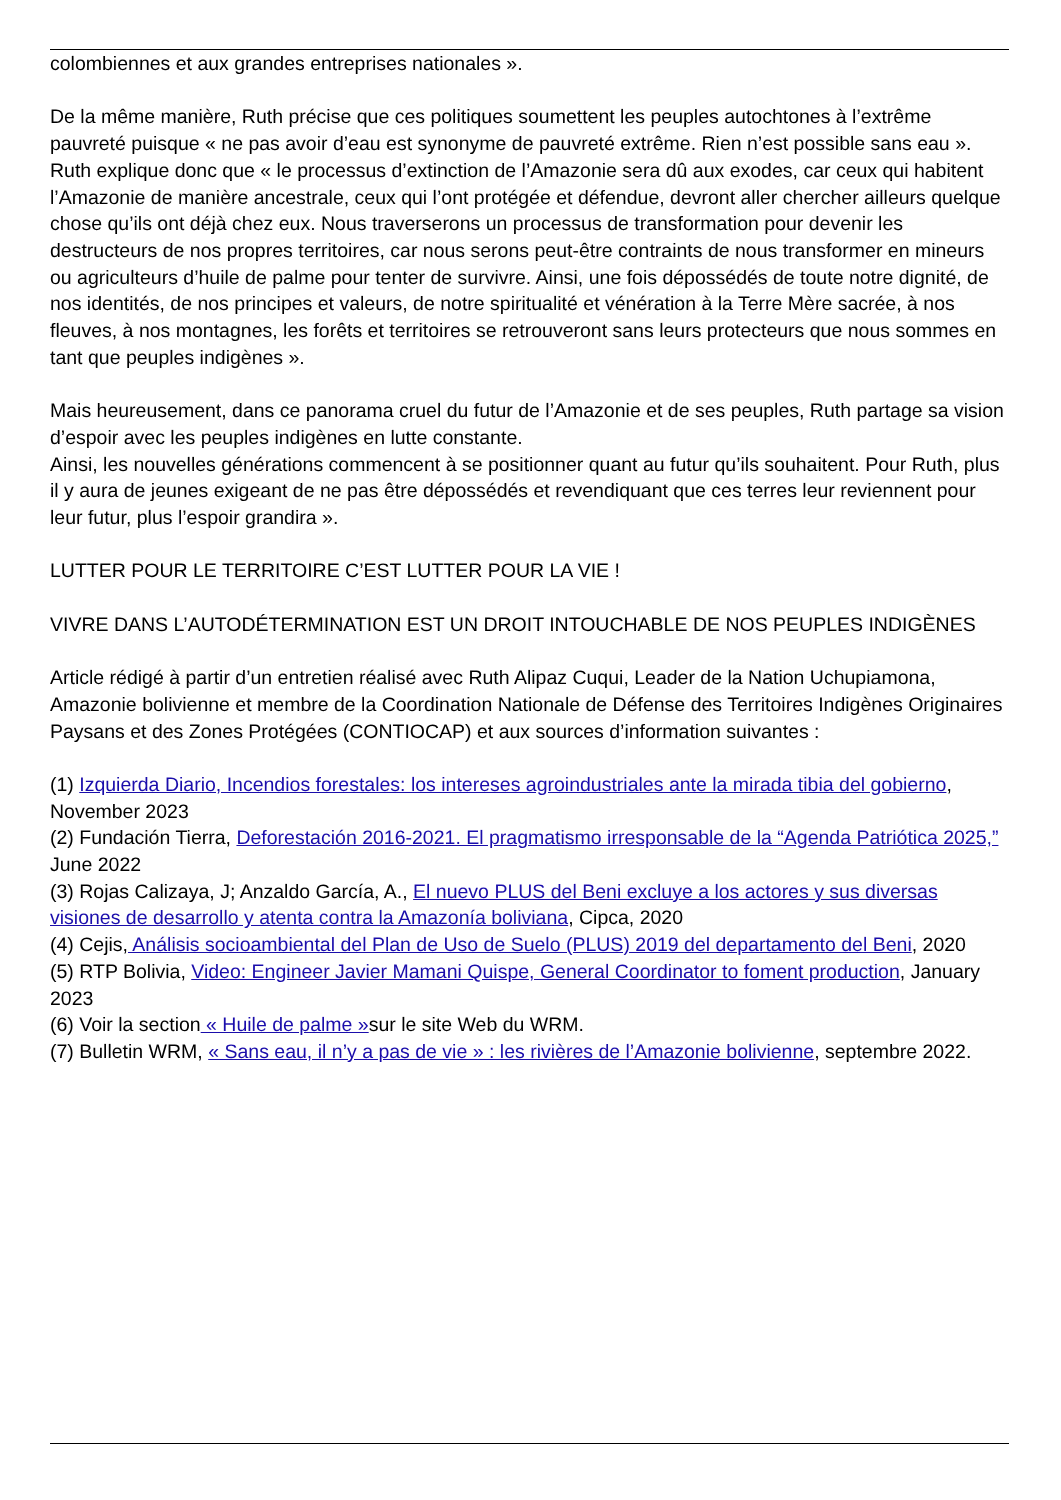colombiennes et aux grandes entreprises nationales ».
De la même manière, Ruth précise que ces politiques soumettent les peuples autochtones à l’extrême pauvreté puisque « ne pas avoir d’eau est synonyme de pauvreté extrême. Rien n’est possible sans eau ». Ruth explique donc que « le processus d’extinction de l’Amazonie sera dû aux exodes, car ceux qui habitent l’Amazonie de manière ancestrale, ceux qui l’ont protégée et défendue, devront aller chercher ailleurs quelque chose qu’ils ont déjà chez eux. Nous traverserons un processus de transformation pour devenir les destructeurs de nos propres territoires, car nous serons peut-être contraints de nous transformer en mineurs ou agriculteurs d’huile de palme pour tenter de survivre. Ainsi, une fois dépossédés de toute notre dignité, de nos identités, de nos principes et valeurs, de notre spiritualité et vénération à la Terre Mère sacrée, à nos fleuves, à nos montagnes, les forêts et territoires se retrouveront sans leurs protecteurs que nous sommes en tant que peuples indigènes ».
Mais heureusement, dans ce panorama cruel du futur de l’Amazonie et de ses peuples, Ruth partage sa vision d’espoir avec les peuples indigènes en lutte constante.
Ainsi, les nouvelles générations commencent à se positionner quant au futur qu’ils souhaitent. Pour Ruth, plus il y aura de jeunes exigeant de ne pas être dépossédés et revendiquant que ces terres leur reviennent pour leur futur, plus l’espoir grandira ».
LUTTER POUR LE TERRITOIRE C’EST LUTTER POUR LA VIE !
VIVRE DANS L’AUTODÉTERMINATION EST UN DROIT INTOUCHABLE DE NOS PEUPLES INDIGÈNES
Article rédigé à partir d’un entretien réalisé avec Ruth Alipaz Cuqui, Leader de la Nation Uchupiamona, Amazonie bolivienne et membre de la Coordination Nationale de Défense des Territoires Indigènes Originaires Paysans et des Zones Protégées (CONTIOCAP) et aux sources d’information suivantes :
(1) Izquierda Diario, Incendios forestales: los intereses agroindustriales ante la mirada tibia del gobierno, November 2023
(2) Fundación Tierra, Deforestación 2016-2021. El pragmatismo irresponsable de la “Agenda Patriótica 2025,” June 2022
(3) Rojas Calizaya, J; Anzaldo García, A., El nuevo PLUS del Beni excluye a los actores y sus diversas visiones de desarrollo y atenta contra la Amazonía boliviana, Cipca, 2020
(4) Cejis, Análisis socioambiental del Plan de Uso de Suelo (PLUS) 2019 del departamento del Beni, 2020
(5) RTP Bolivia, Video: Engineer Javier Mamani Quispe, General Coordinator to foment production, January 2023
(6) Voir la section « Huile de palme »sur le site Web du WRM.
(7) Bulletin WRM, « Sans eau, il n’y a pas de vie » : les rivières de l’Amazonie bolivienne, septembre 2022.